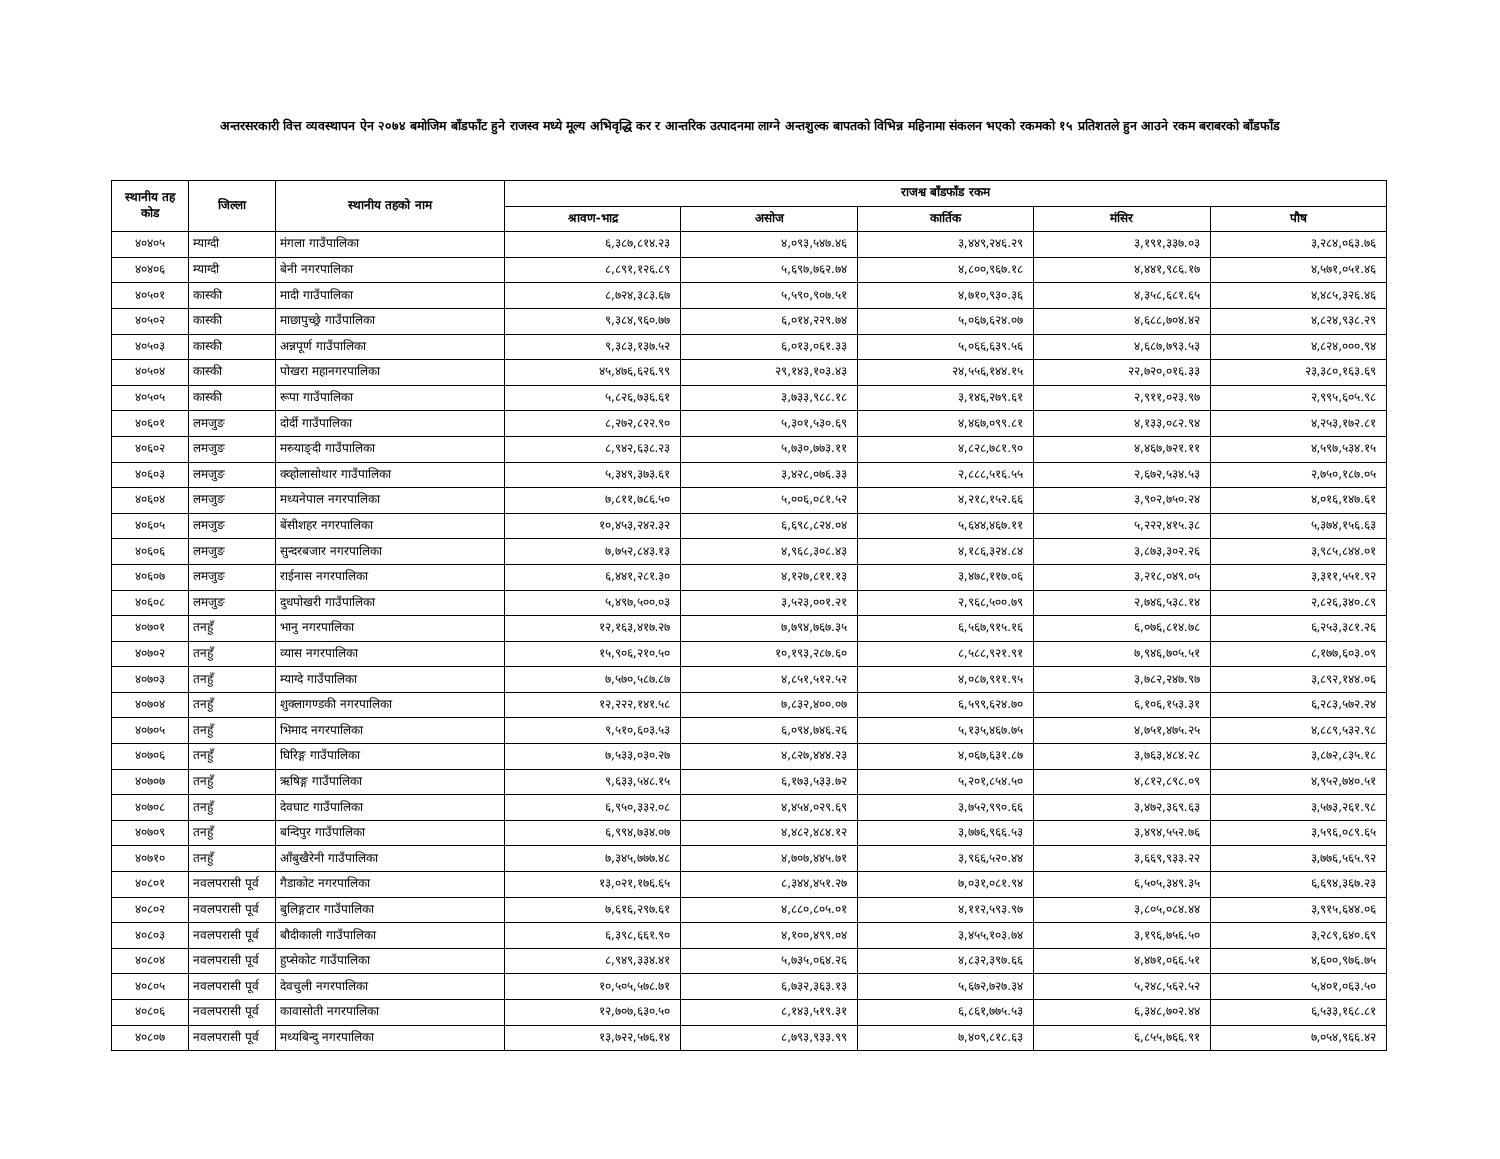अन्तरसरकारी वित्त व्यवस्थापन ऐन २०७४ बमोजिम बाँडफाँट हुने राजस्व मध्ये मूल्य अभिवृद्धि कर र आन्तरिक उत्पादनमा लाग्ने अन्तशुल्क बापतको विभिन्न महिनामा संकलन भएको रकमको १५ प्रतिशतले हुन आउने रकम बराबरको बाँडफाँड
| स्थानीय तह कोड | जिल्ला | स्थानीय तहको नाम | राजश्व बाँडफाँड रकम | | | | |
| --- | --- | --- | --- | --- | --- | --- | --- |
| | | | श्रावण-भाद्र | असोज | कार्तिक | मंसिर | पौष |
| ४०४०५ | म्याग्दी | मंगला गाउँपालिका | ६,३८७,८१४.२३ | ४,०९३,५४७.४६ | ३,४४९,२४६.२९ | ३,१९१,३३७.०३ | ३,२८४,०६३.७६ |
| ४०४०६ | म्याग्दी | बेनी नगरपालिका | ८,८९१,१२६.८९ | ५,६९७,७६२.७४ | ४,८००,९६७.१८ | ४,४४१,९८६.१७ | ४,५७१,०५१.४६ |
| ४०५०१ | कास्की | मादी गाउँपालिका | ८,७२४,३८३.६७ | ५,५९०,९०७.५१ | ४,७१०,९३०.३६ | ४,३५८,६८१.६५ | ४,४८५,३२६.४६ |
| ४०५०२ | कास्की | माछापुच्छ्रे गाउँपालिका | ९,३८४,९६०.७७ | ६,०१४,२२९.७४ | ५,०६७,६२४.०७ | ४,६८८,७०४.४२ | ४,८२४,९३८.२९ |
| ४०५०३ | कास्की | अन्नपूर्ण गाउँपालिका | ९,३८३,१३७.५२ | ६,०१३,०६१.३३ | ५,०६६,६३९.५६ | ४,६८७,७९३.५३ | ४,८२४,०००.९४ |
| ४०५०४ | कास्की | पोखरा महानगरपालिका | ४५,४७६,६२६.९९ | २९,१४३,१०३.४३ | २४,५५६,१४४.१५ | २२,७२०,०१६.३३ | २३,३८०,१६३.६९ |
| ४०५०५ | कास्की | रूपा गाउँपालिका | ५,८२६,७३६.६१ | ३,७३३,९८८.१८ | ३,१४६,२७९.६१ | २,९११,०२३.९७ | २,९९५,६०५.९८ |
| ४०६०१ | लमजुङ | दोर्दी गाउँपालिका | ८,२७२,८२२.९० | ५,३०१,५३०.६९ | ४,४६७,०९९.८१ | ४,१३३,०८२.९४ | ४,२५३,१७२.८१ |
| ४०६०२ | लमजुङ | मस्र्याङ्दी गाउँपालिका | ८,९४२,६३८.२३ | ५,७३०,७७३.११ | ४,८२८,७८१.९० | ४,४६७,७२१.११ | ४,५९७,५३४.१५ |
| ४०६०३ | लमजुङ | क्व्होलासोथार गाउँपालिका | ५,३४९,३७३.६१ | ३,४२८,०७६.३३ | २,८८८,५१६.५५ | २,६७२,५३४.५३ | २,७५०,१८७.०५ |
| ४०६०४ | लमजुङ | मध्यनेपाल नगरपालिका | ७,८११,७८६.५० | ५,००६,०८१.५२ | ४,२१८,१५२.६६ | ३,९०२,७५०.२४ | ४,०१६,१४७.६१ |
| ४०६०५ | लमजुङ | बेंसीशहर नगरपालिका | १०,४५३,२४२.३२ | ६,६९८,८२४.०४ | ५,६४४,४६७.११ | ५,२२२,४१५.३८ | ५,३७४,१५६.६३ |
| ४०६०६ | लमजुङ | सुन्दरबजार नगरपालिका | ७,७५२,८४३.१३ | ४,९६८,३०८.४३ | ४,१८६,३२४.८४ | ३,८७३,३०२.२६ | ३,९८५,८४४.०१ |
| ४०६०७ | लमजुङ | राईनास नगरपालिका | ६,४४१,२८१.३० | ४,१२७,८११.१३ | ३,४७८,११७.०६ | ३,२१८,०४९.०५ | ३,३११,५५१.९२ |
| ४०६०८ | लमजुङ | दुधपोखरी गाउँपालिका | ५,४९७,५००.०३ | ३,५२३,००१.२१ | २,९६८,५००.७९ | २,७४६,५३८.१४ | २,८२६,३४०.८९ |
| ४०७०१ | तनहुँ | भानु नगरपालिका | १२,१६३,४१७.२७ | ७,७९४,७६७.३५ | ६,५६७,९१५.१६ | ६,०७६,८१४.७८ | ६,२५३,३८१.२६ |
| ४०७०२ | तनहुँ | व्यास नगरपालिका | १५,९०६,२१०.५० | १०,१९३,२८७.६० | ८,५८८,९२१.९१ | ७,९४६,७०५.५१ | ८,१७७,६०३.०९ |
| ४०७०३ | तनहुँ | म्याग्दे गाउँपालिका | ७,५७०,५८७.८७ | ४,८५१,५१२.५२ | ४,०८७,९११.९५ | ३,७८२,२४७.९७ | ३,८९२,१४४.०६ |
| ४०७०४ | तनहुँ | शुक्लागण्डकी नगरपालिका | १२,२२२,१४१.५८ | ७,८३२,४००.०७ | ६,५९९,६२४.७० | ६,१०६,१५३.३१ | ६,२८३,५७२.२४ |
| ४०७०५ | तनहुँ | भिमाद नगरपालिका | ९,५१०,६०३.५३ | ६,०९४,७४६.२६ | ५,१३५,४६७.७५ | ४,७५१,४७५.२५ | ४,८८९,५३२.९८ |
| ४०७०६ | तनहुँ | घिरिङ्ग गाउँपालिका | ७,५३३,०३०.२७ | ४,८२७,४४४.२३ | ४,०६७,६३१.८७ | ३,७६३,४८४.२८ | ३,८७२,८३५.१८ |
| ४०७०७ | तनहुँ | ऋषिङ्ग गाउँपालिका | ९,६३३,५४८.१५ | ६,१७३,५३३.७२ | ५,२०१,८५४.५० | ४,८१२,८९८.०९ | ४,९५२,७४०.५१ |
| ४०७०८ | तनहुँ | देवघाट गाउँपालिका | ६,९५०,३३२.०८ | ४,४५४,०२९.६९ | ३,७५२,९९०.६६ | ३,४७२,३६९.६३ | ३,५७३,२६१.९८ |
| ४०७०९ | तनहुँ | बन्दिपुर गाउँपालिका | ६,९९४,७३४.०७ | ४,४८२,४८४.१२ | ३,७७६,९६६.५३ | ३,४९४,५५२.७६ | ३,५९६,०८९.६५ |
| ४०७१० | तनहुँ | आँबुखैरेनी गाउँपालिका | ७,३४५,७७७.४८ | ४,७०७,४४५.७१ | ३,९६६,५२०.४४ | ३,६६९,९३३.२२ | ३,७७६,५६५.९२ |
| ४०८०१ | नवलपरासी पूर्व | गैडाकोट नगरपालिका | १३,०२१,१७६.६५ | ८,३४४,४५१.२७ | ७,०३१,०८१.९४ | ६,५०५,३४९.३५ | ६,६९४,३६७.२३ |
| ४०८०२ | नवलपरासी पूर्व | बुलिङ्गटार गाउँपालिका | ७,६१६,२९७.६१ | ४,८८०,८०५.०१ | ४,११२,५९३.९७ | ३,८०५,०८४.४४ | ३,९१५,६४४.०६ |
| ४०८०३ | नवलपरासी पूर्व | बौदीकाली गाउँपालिका | ६,३९८,६६१.९० | ४,१००,४९९.०४ | ३,४५५,१०३.७४ | ३,१९६,७५६.५० | ३,२८९,६४०.६९ |
| ४०८०४ | नवलपरासी पूर्व | हुप्सेकोट गाउँपालिका | ८,९४९,३३४.४१ | ५,७३५,०६४.२६ | ४,८३२,३९७.६६ | ४,४७१,०६६.५१ | ४,६००,९७६.७५ |
| ४०८०५ | नवलपरासी पूर्व | देवचुली नगरपालिका | १०,५०५,५७८.७१ | ६,७३२,३६३.१३ | ५,६७२,७२७.३४ | ५,२४८,५६२.५२ | ५,४०१,०६३.५० |
| ४०८०६ | नवलपरासी पूर्व | कावासोती नगरपालिका | १२,७०७,६३०.५० | ८,१४३,५१९.३१ | ६,८६१,७७५.५३ | ६,३४८,७०२.४४ | ६,५३३,१६८.८१ |
| ४०८०७ | नवलपरासी पूर्व | मध्यबिन्दु नगरपालिका | १३,७२२,५७६.१४ | ८,७९३,९३३.९९ | ७,४०९,८१८.६३ | ६,८५५,७६६.९१ | ७,०५४,९६६.४२ |